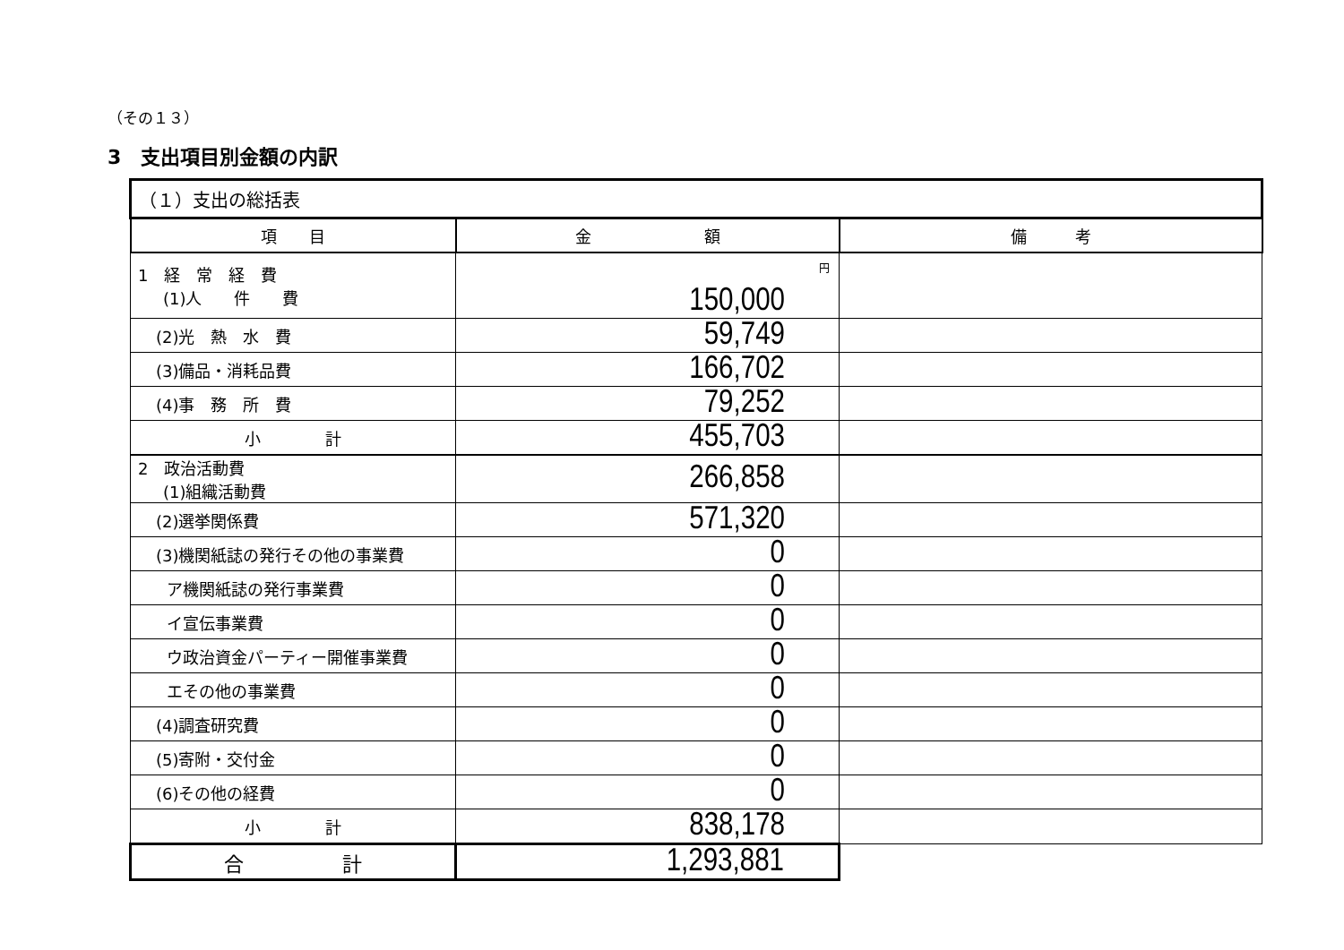（その１３）
3　支出項目別金額の内訳
| （１）支出の総括表 | | |
| 項 目 | 金 額 | 備 考 |
| 1 経 常 経 費 (1)人 件 費 | 円 150,000 | |
| (2)光 熱 水 費 | 59,749 | |
| (3)備品・消耗品費 | 166,702 | |
| (4)事 務 所 費 | 79,252 | |
| 小 計 | 455,703 | |
| 2 政治活動費 (1)組織活動費 | 266,858 | |
| (2)選挙関係費 | 571,320 | |
| (3)機関紙誌の発行その他の事業費 | 0 | |
| ア機関紙誌の発行事業費 | 0 | |
| イ宣伝事業費 | 0 | |
| ウ政治資金パーティー開催事業費 | 0 | |
| エその他の事業費 | 0 | |
| (4)調査研究費 | 0 | |
| (5)寄附・交付金 | 0 | |
| (6)その他の経費 | 0 | |
| 小 計 | 838,178 | |
| 合 計 | 1,293,881 | |